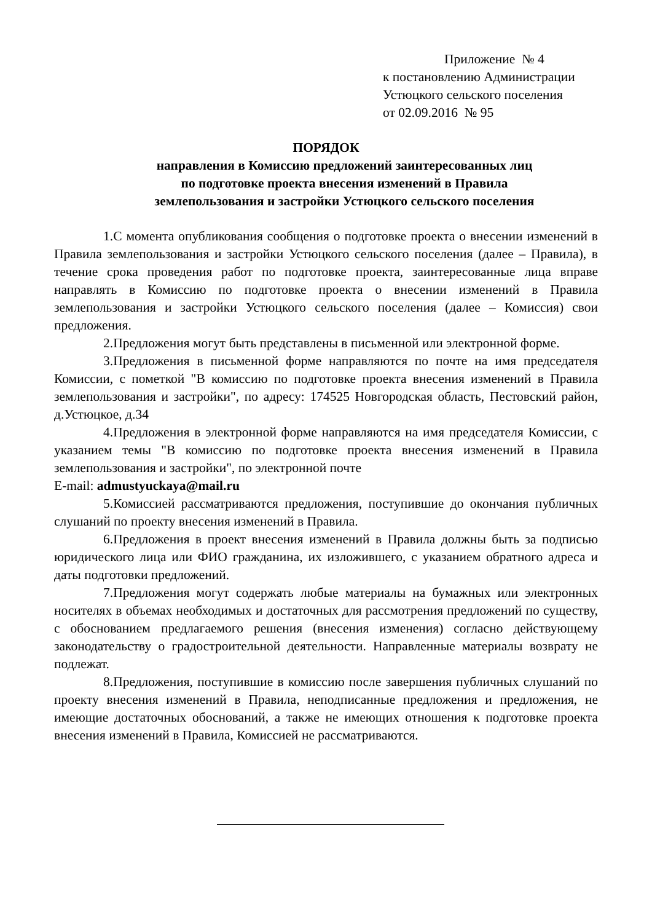Приложение № 4
к постановлению Администрации
Устюцкого сельского поселения
от 02.09.2016 № 95
ПОРЯДОК
направления в Комиссию предложений заинтересованных лиц
по подготовке проекта внесения изменений в Правила
землепользования и застройки Устюцкого сельского поселения
1.С момента опубликования сообщения о подготовке проекта о внесении изменений в Правила землепользования и застройки Устюцкого сельского поселения (далее – Правила), в течение срока проведения работ по подготовке проекта, заинтересованные лица вправе направлять в Комиссию по подготовке проекта о внесении изменений в Правила землепользования и застройки Устюцкого сельского поселения (далее – Комиссия) свои предложения.
2.Предложения могут быть представлены в письменной или электронной форме.
3.Предложения в письменной форме направляются по почте на имя председателя Комиссии, с пометкой "В комиссию по подготовке проекта внесения изменений в Правила землепользования и застройки", по адресу: 174525 Новгородская область, Пестовский район, д.Устюцкое, д.34
4.Предложения в электронной форме направляются на имя председателя Комиссии, с указанием темы "В комиссию по подготовке проекта внесения изменений в Правила землепользования и застройки", по электронной почте
E-mail: admustyuckaya@mail.ru
5.Комиссией рассматриваются предложения, поступившие до окончания публичных слушаний по проекту внесения изменений в Правила.
6.Предложения в проект внесения изменений в Правила должны быть за подписью юридического лица или ФИО гражданина, их изложившего, с указанием обратного адреса и даты подготовки предложений.
7.Предложения могут содержать любые материалы на бумажных или электронных носителях в объемах необходимых и достаточных для рассмотрения предложений по существу, с обоснованием предлагаемого решения (внесения изменения) согласно действующему законодательству о градостроительной деятельности. Направленные материалы возврату не подлежат.
8.Предложения, поступившие в комиссию после завершения публичных слушаний по проекту внесения изменений в Правила, неподписанные предложения и предложения, не имеющие достаточных обоснований, а также не имеющих отношения к подготовке проекта внесения изменений в Правила, Комиссией не рассматриваются.